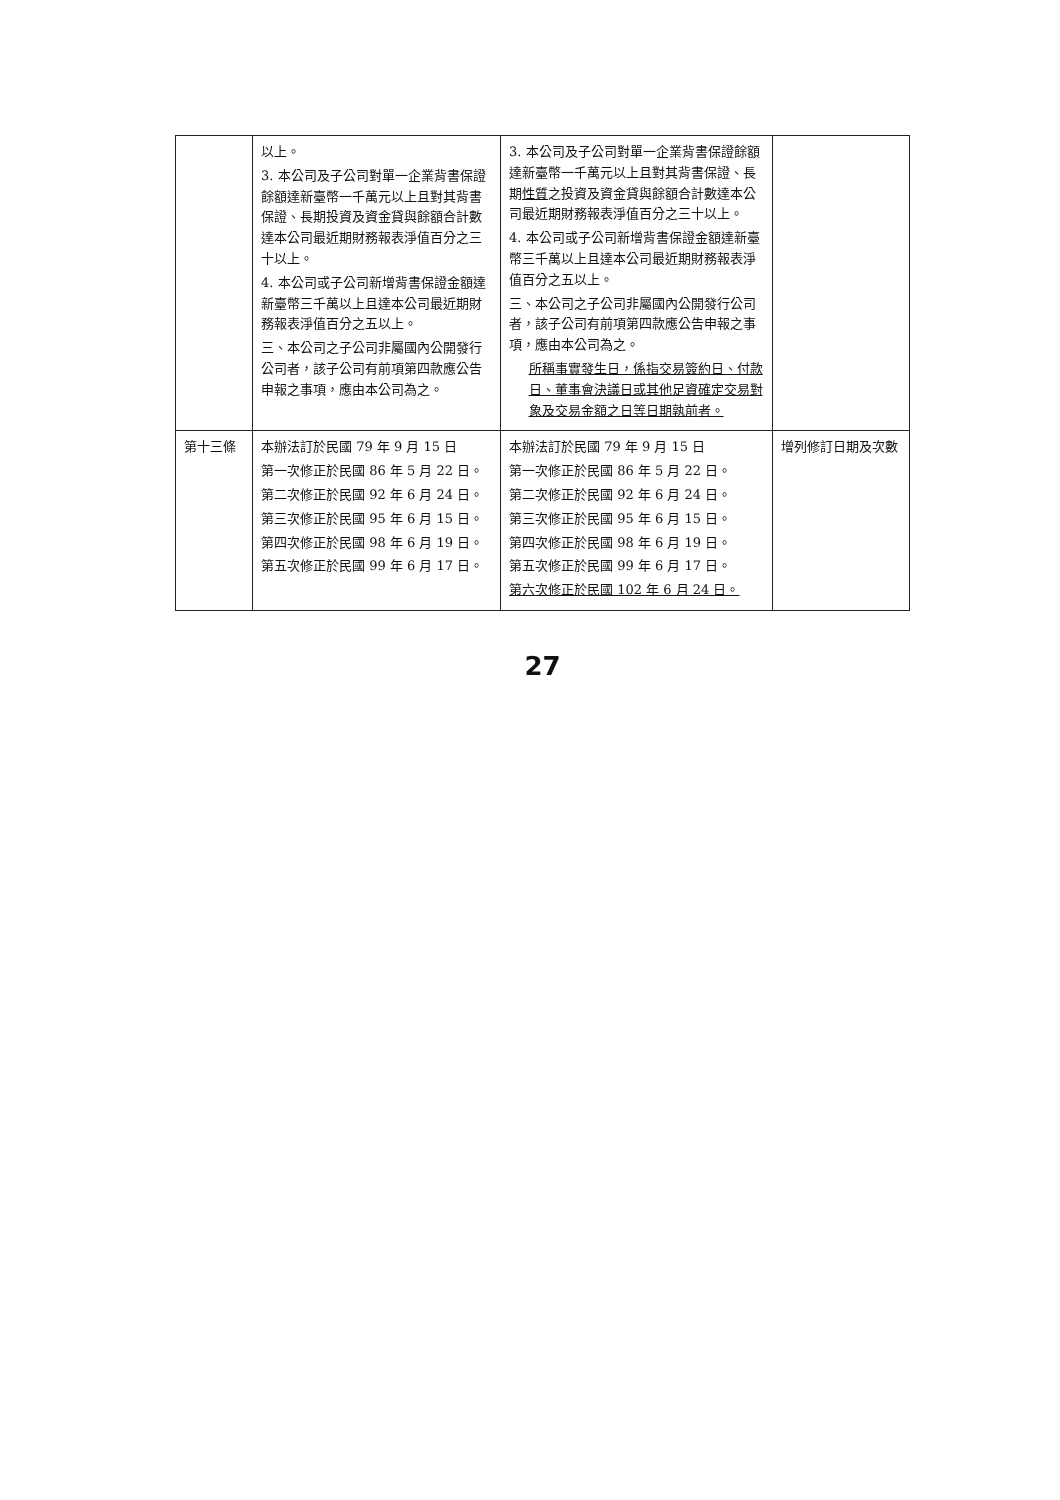| | 以上。 3. 本公司及子公司對單一企業背書保證餘額達新臺幣一千萬元以上且對其背書保證、長期投資及資金貸與餘額合計數達本公司最近期財務報表淨值百分之三十以上。 4. 本公司或子公司新增背書保證金額達新臺幣三千萬以上且達本公司最近期財務報表淨值百分之五以上。 三、本公司之子公司非屬國內公開發行公司者，該子公司有前項第四款應公告申報之事項，應由本公司為之。 | 3. 本公司及子公司對單一企業背書保證餘額達新臺幣一千萬元以上且對其背書保證、長期 性質 之投資及資金貸與餘額合計數達本公司最近期財務報表淨值百分之三十以上。 4. 本公司或子公司新增背書保證金額達新臺幣三千萬以上且達本公司最近期財務報表淨值百分之五以上。 三、本公司之子公司非屬國內公開發行公司者，該子公司有前項第四款應公告申報之事項，應由本公司為之。 所稱事實發生日，係指交易簽約日、付款日、董事會決議日或其他足資確定交易對象及交易金額之日等日期孰前者。 | |
| 第十三條 | 本辦法訂於民國 79 年 9 月 15 日 第一次修正於民國 86 年 5 月 22 日。 第二次修正於民國 92 年 6 月 24 日。 第三次修正於民國 95 年 6 月 15 日。 第四次修正於民國 98 年 6 月 19 日。 第五次修正於民國 99 年 6 月 17 日。 | 本辦法訂於民國 79 年 9 月 15 日 第一次修正於民國 86 年 5 月 22 日。 第二次修正於民國 92 年 6 月 24 日。 第三次修正於民國 95 年 6 月 15 日。 第四次修正於民國 98 年 6 月 19 日。 第五次修正於民國 99 年 6 月 17 日。 第六次修正於民國 102 年 6 月 24 日。 | 增列修訂日期及次數 |
27